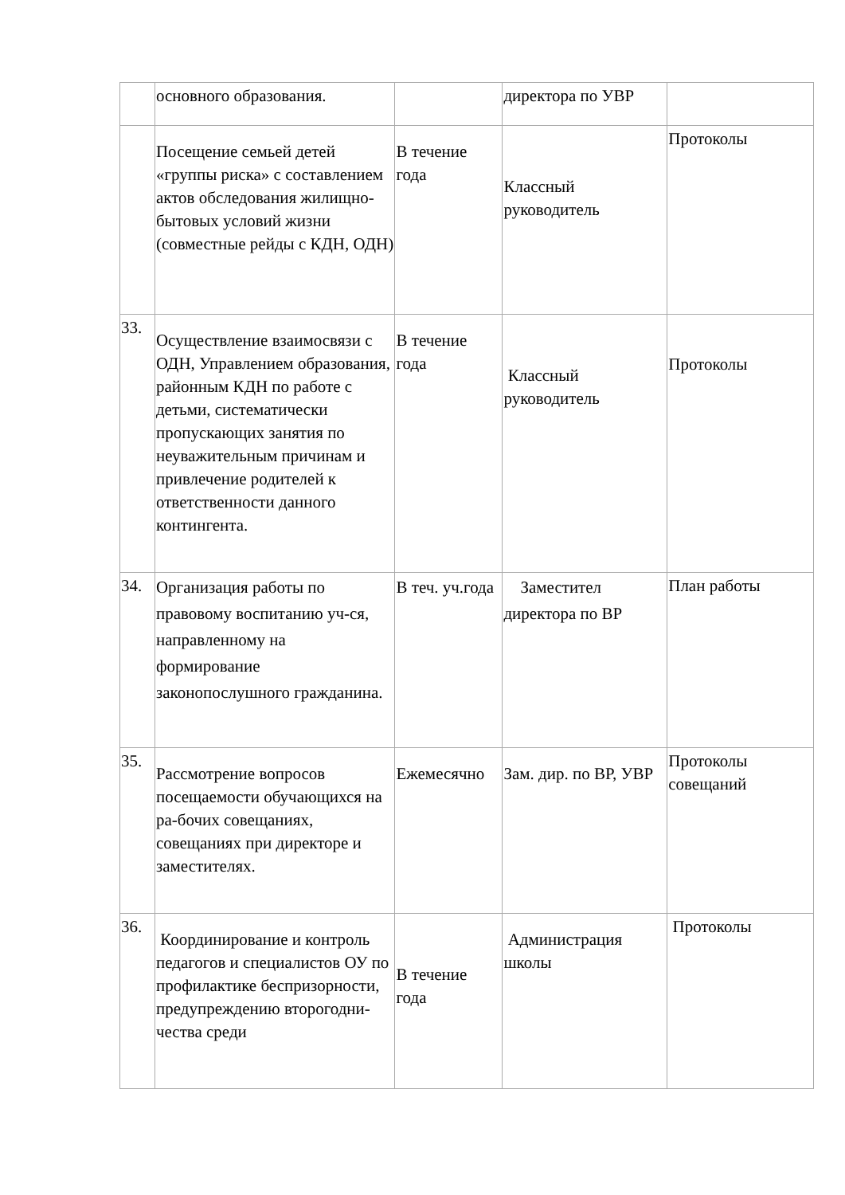| | основного образования. | | директора по УВР | |
| | Посещение семьей детей «группы риска» с составлением актов обследования жилищно-бытовых условий жизни (совместные рейды с КДН, ОДН) | В течение года | Классный руководитель | Протоколы |
| 33. | Осуществление взаимосвязи с ОДН, Управлением образования, районным КДН по работе с детьми, систематически пропускающих занятия по неуважительным причинам и привлечение родителей к ответственности данного контингента. | В течение года | Классный руководитель | Протоколы |
| 34. | Организация работы по правовому воспитанию уч-ся, направленному на формирование законопослушного гражданина. | В теч. уч.года | Заместител директора по ВР | План работы |
| 35. | Рассмотрение вопросов посещаемости обучающихся на ра-бочих совещаниях, совещаниях при директоре и заместителях. | Ежемесячно | Зам. дир. по ВР, УВР | Протоколы совещаний |
| 36. | Координирование и контроль педагогов и специалистов ОУ по профилактике беспризорности, предупреждению второгодни-чества среди | В течение года | Администрация школы | Протоколы |